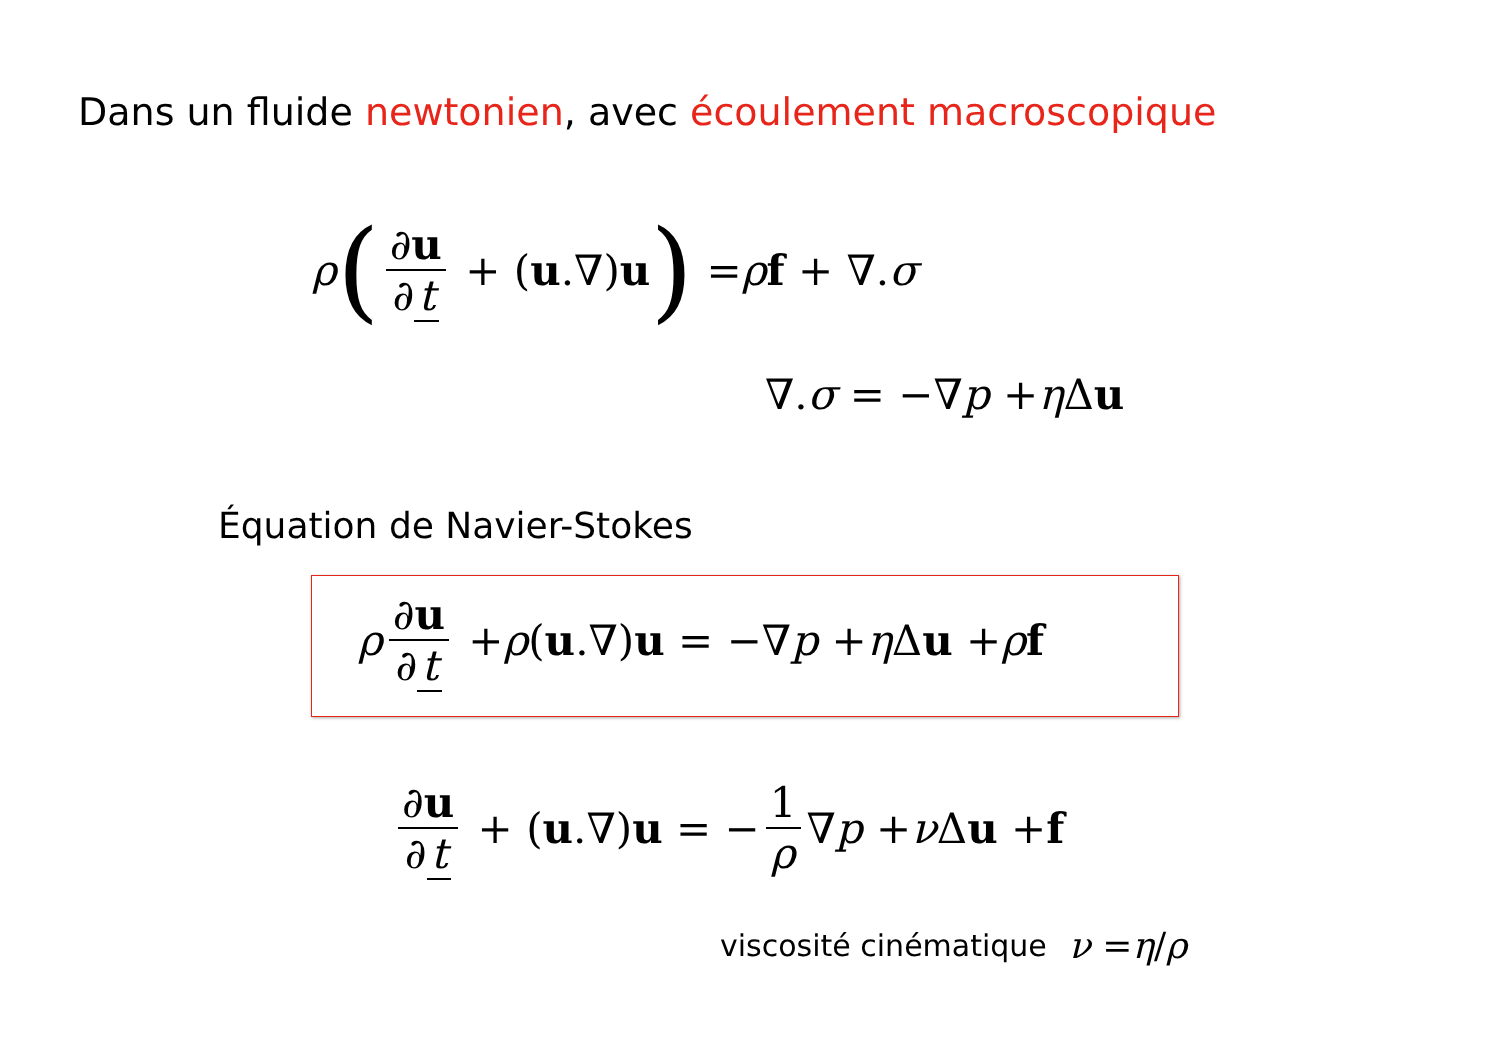Dans un fluide newtonien, avec écoulement macroscopique
ρ (∂u ∂ t + (u.∇) u) = ρ f + ∇. σ
∇. σ = −∇ p + η Δ u
Équation de Navier-Stokes
ρ ∂u ∂ t + ρ (u.∇) u = −∇ p + η Δ u + ρ f
∂u ∂ t + (u.∇) u = − 1 ρ ∇ p + ν Δ u + f
viscosité cinématique ν = η / ρ